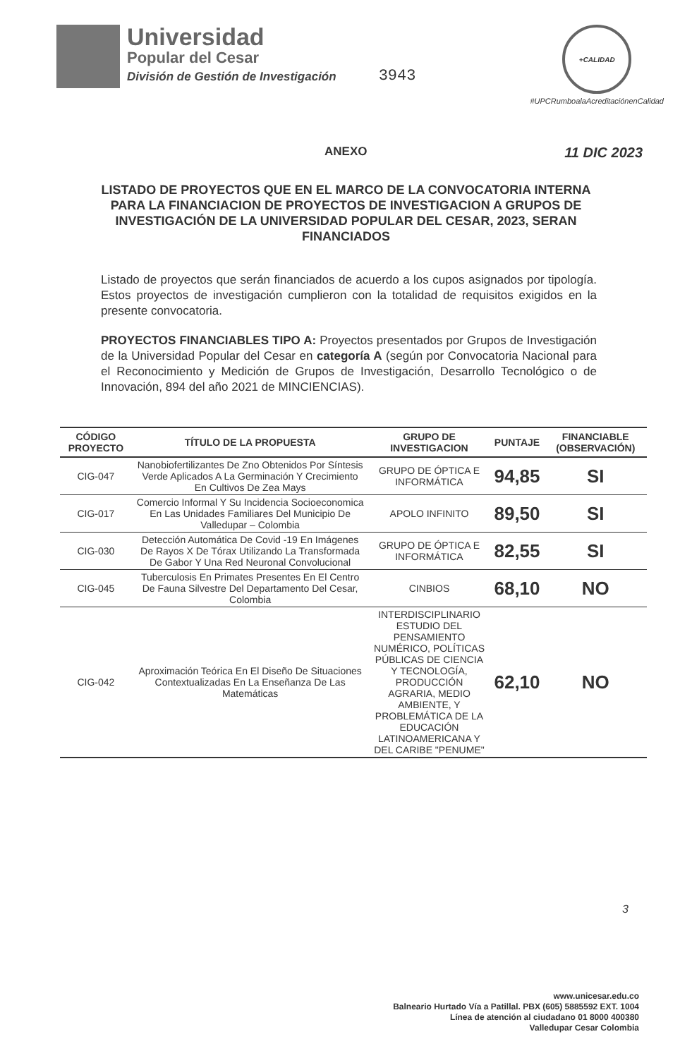Universidad
Popular del Cesar
División de Gestión de Investigación
3943
+CALIDAD
#UPCRumboalaAcreditaciónenCalidad
ANEXO 11 DIC 2023
LISTADO DE PROYECTOS QUE EN EL MARCO DE LA CONVOCATORIA INTERNA PARA LA FINANCIACION DE PROYECTOS DE INVESTIGACION A GRUPOS DE INVESTIGACIÓN DE LA UNIVERSIDAD POPULAR DEL CESAR, 2023, SERAN FINANCIADOS
Listado de proyectos que serán financiados de acuerdo a los cupos asignados por tipología. Estos proyectos de investigación cumplieron con la totalidad de requisitos exigidos en la presente convocatoria.
PROYECTOS FINANCIABLES TIPO A: Proyectos presentados por Grupos de Investigación de la Universidad Popular del Cesar en categoría A (según por Convocatoria Nacional para el Reconocimiento y Medición de Grupos de Investigación, Desarrollo Tecnológico o de Innovación, 894 del año 2021 de MINCIENCIAS).
| CÓDIGO PROYECTO | TÍTULO DE LA PROPUESTA | GRUPO DE INVESTIGACION | PUNTAJE | FINANCIABLE (OBSERVACIÓN) |
| --- | --- | --- | --- | --- |
| CIG-047 | Nanobiofertilizantes De Zno Obtenidos Por Síntesis Verde Aplicados A La Germinación Y Crecimiento En Cultivos De Zea Mays | GRUPO DE ÓPTICA E INFORMÁTICA | 94,85 | SI |
| CIG-017 | Comercio Informal Y Su Incidencia Socioeconomica En Las Unidades Familiares Del Municipio De Valledupar – Colombia | APOLO INFINITO | 89,50 | SI |
| CIG-030 | Detección Automática De Covid -19 En Imágenes De Rayos X De Tórax Utilizando La Transformada De Gabor Y Una Red Neuronal Convolucional | GRUPO DE ÓPTICA E INFORMÁTICA | 82,55 | SI |
| CIG-045 | Tuberculosis En Primates Presentes En El Centro De Fauna Silvestre Del Departamento Del Cesar, Colombia | CINBIOS | 68,10 | NO |
| CIG-042 | Aproximación Teórica En El Diseño De Situaciones Contextualizadas En La Enseñanza De Las Matemáticas | INTERDISCIPLINARIO ESTUDIO DEL PENSAMIENTO NUMÉRICO, POLÍTICAS PÚBLICAS DE CIENCIA Y TECNOLOGÍA, PRODUCCIÓN AGRARIA, MEDIO AMBIENTE, Y PROBLEMÁTICA DE LA EDUCACIÓN LATINOAMERICANA Y DEL CARIBE "PENUME" | 62,10 | NO |
3
www.unicesar.edu.co
Balneario Hurtado Vía a Patillal. PBX (605) 5885592 EXT. 1004
Línea de atención al ciudadano 01 8000 400380
Valledupar Cesar Colombia